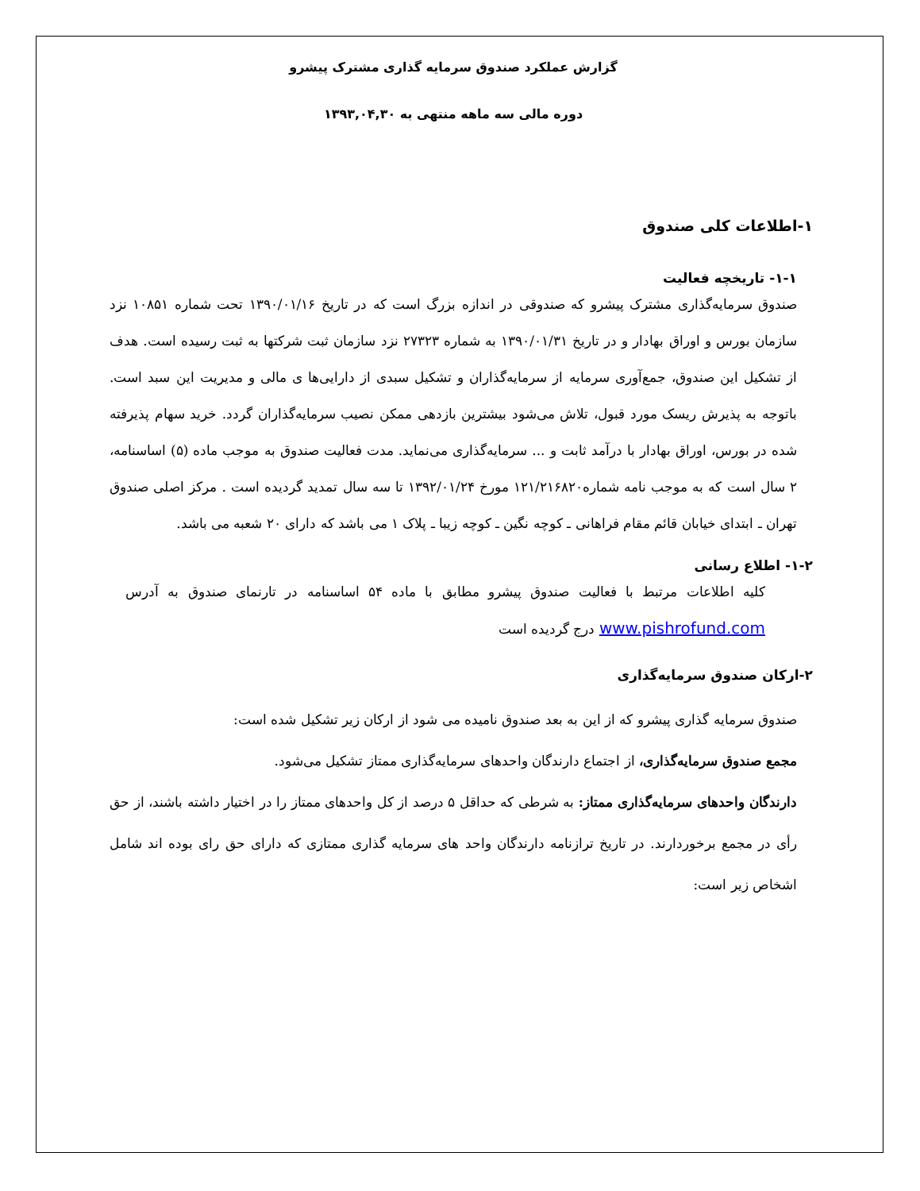گزارش عملکرد صندوق سرمایه گذاری مشترک پیشرو
دوره مالی سه ماهه منتهی به ۱۳۹۳,۰۴,۳۰
۱-اطلاعات کلی صندوق
۱-۱- تاریخچه فعالیت
صندوق سرمایه‌گذاری مشترک پیشرو که صندوقی در اندازه بزرگ است که در تاریخ ۱۳۹۰/۰۱/۱۶ تحت شماره ۱۰۸۵۱ نزد سازمان بورس و اوراق بهادار و در تاریخ ۱۳۹۰/۰۱/۳۱ به شماره ۲۷۳۲۳ نزد سازمان ثبت شرکتها به ثبت رسیده است. هدف از تشکیل این صندوق، جمع‌آوری سرمایه از سرمایه‌گذاران و تشکیل سبدی از دارایی‌ها ی مالی و مدیریت این سبد است. باتوجه به پذیرش ریسک مورد قبول، تلاش می‌شود بیشترین بازدهی ممکن نصیب سرمایه‌گذاران گردد. خرید سهام پذیرفته شده در بورس، اوراق بهادار با درآمد ثابت و ... سرمایه‌گذاری می‌نماید. مدت فعالیت صندوق به موجب ماده (۵) اساسنامه، ۲ سال است که به موجب نامه شماره۱۲۱/۲۱۶۸۲۰ مورخ ۱۳۹۲/۰۱/۲۴ تا سه سال تمدید گردیده است . مرکز اصلی صندوق تهران ـ ابتدای خیابان قائم مقام فراهانی ـ کوچه نگین ـ کوچه زیبا ـ پلاک ۱ می باشد که دارای ۲۰ شعبه می باشد.
۱-۲- اطلاع رسانی
کلیه اطلاعات مرتبط با فعالیت صندوق پیشرو مطابق با ماده ۵۴ اساسنامه در تارنمای صندوق به آدرس www.pishrofund.com درج گردیده است
۲-ارکان صندوق سرمایه‌گذاری
صندوق سرمایه گذاری پیشرو که از این به بعد صندوق نامیده می شود از ارکان زیر تشکیل شده است:
مجمع صندوق سرمایه‌گذاری، از اجتماع دارندگان واحدهای سرمایه‌گذاری ممتاز تشکیل می‌شود.
دارندگان واحدهای سرمایه‌گذاری ممتاز: به شرطی که حداقل ۵ درصد از کل واحدهای ممتاز را در اختیار داشته باشند، از حق رأی در مجمع برخوردارند. در تاریخ ترازنامه دارندگان واحد های سرمایه گذاری ممتازی که دارای حق رای بوده اند شامل اشخاص زیر است: